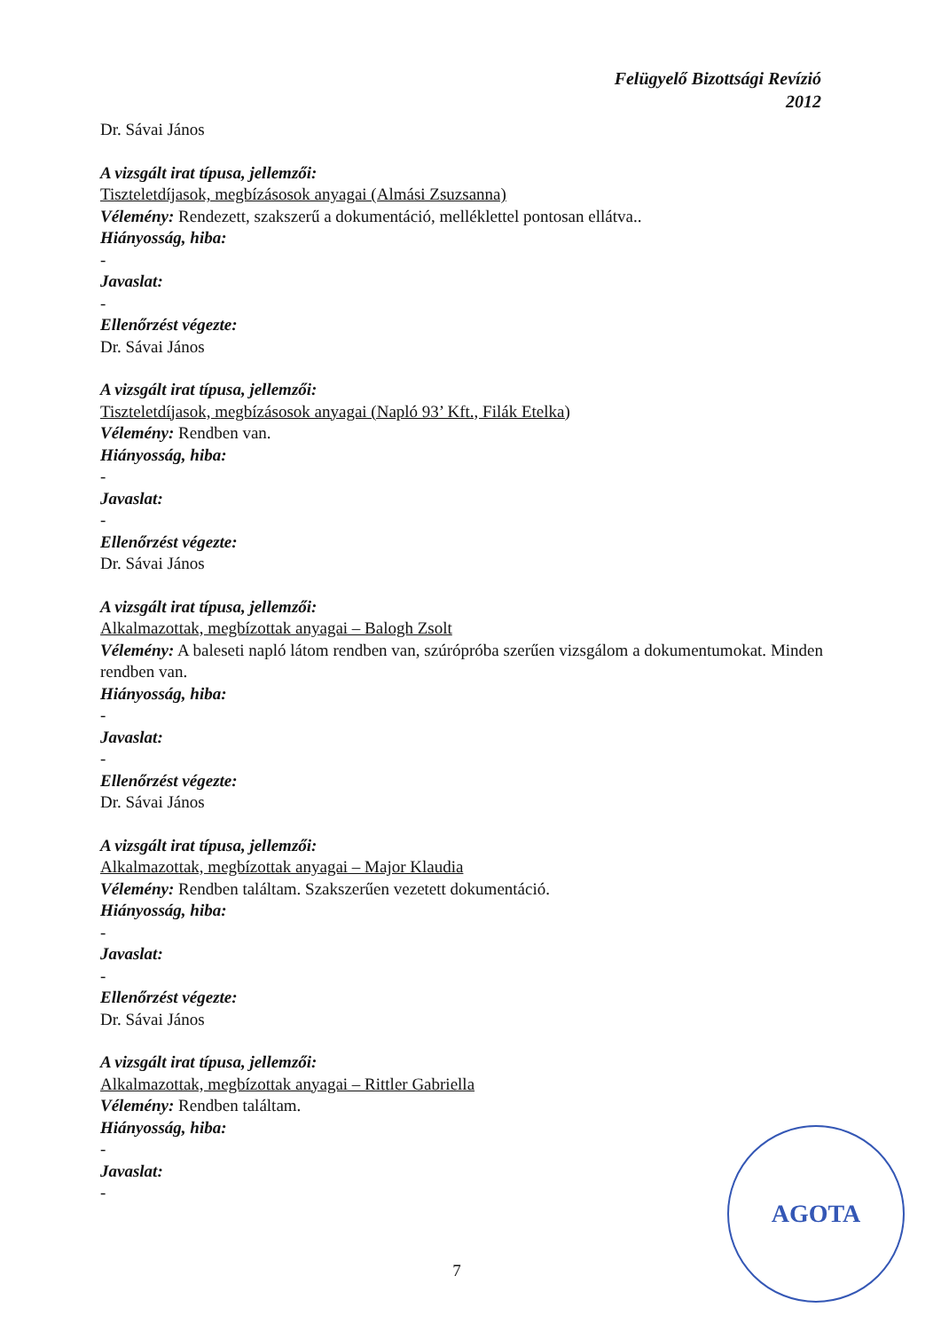Felügyelő Bizottsági Revízió
2012
Dr. Sávai János
A vizsgált irat típusa, jellemzői:
Tiszteletdíjasok, megbízásosok anyagai (Almási Zsuzsanna)
Vélemény: Rendezett, szakszerű a dokumentáció, melléklettel pontosan ellátva..
Hiányosság, hiba:
-
Javaslat:
-
Ellenőrzést végezte:
Dr. Sávai János
A vizsgált irat típusa, jellemzői:
Tiszteletdíjasok, megbízásosok anyagai (Napló 93’ Kft., Filák Etelka)
Vélemény: Rendben van.
Hiányosság, hiba:
-
Javaslat:
-
Ellenőrzést végezte:
Dr. Sávai János
A vizsgált irat típusa, jellemzői:
Alkalmazottak, megbízottak anyagai – Balogh Zsolt
Vélemény: A baleseti napló látom rendben van, szúrópróba szerűen vizsgálom a dokumentumokat. Minden rendben van.
Hiányosság, hiba:
-
Javaslat:
-
Ellenőrzést végezte:
Dr. Sávai János
A vizsgált irat típusa, jellemzői:
Alkalmazottak, megbízottak anyagai – Major Klaudia
Vélemény: Rendben találtam. Szakszerűen vezetett dokumentáció.
Hiányosság, hiba:
-
Javaslat:
-
Ellenőrzést végezte:
Dr. Sávai János
A vizsgált irat típusa, jellemzői:
Alkalmazottak, megbízottak anyagai – Rittler Gabriella
Vélemény: Rendben találtam.
Hiányosság, hiba:
-
Javaslat:
-
7
AGOTA